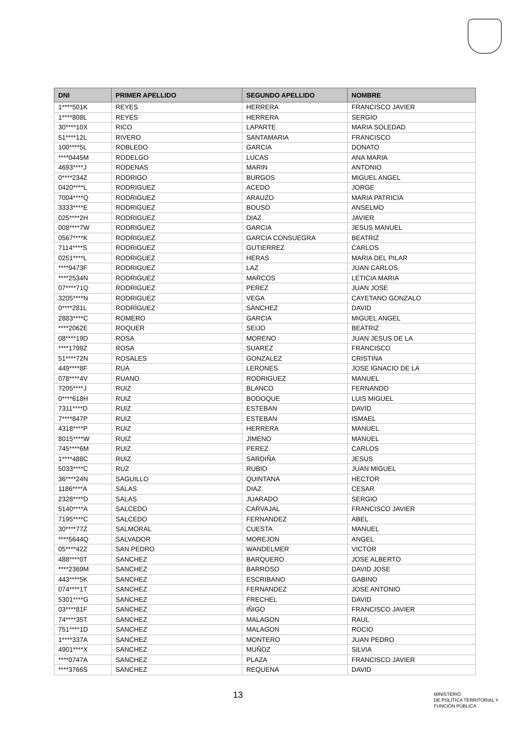| DNI | PRIMER APELLIDO | SEGUNDO APELLIDO | NOMBRE |
| --- | --- | --- | --- |
| 1****501K | REYES | HERRERA | FRANCISCO JAVIER |
| 1****808L | REYES | HERRERA | SERGIO |
| 30****10X | RICO | LAPARTE | MARIA SOLEDAD |
| 51****12L | RIVERO | SANTAMARIA | FRANCISCO |
| 100****5L | ROBLEDO | GARCIA | DONATO |
| ****0445M | RODELGO | LUCAS | ANA MARIA |
| 4693****J | RODENAS | MARIN | ANTONIO |
| 0****234Z | RODRIGO | BURGOS | MIGUEL ANGEL |
| 0420****L | RODRIGUEZ | ACEDO | JORGE |
| 7004****Q | RODRIGUEZ | ARAUZO | MARIA PATRICIA |
| 3333****E | RODRIGUEZ | BOUSO | ANSELMO |
| 025****2H | RODRIGUEZ | DIAZ | JAVIER |
| 008****7W | RODRIGUEZ | GARCIA | JESUS MANUEL |
| 0567****K | RODRIGUEZ | GARCIA CONSUEGRA | BEATRIZ |
| 7114****S | RODRIGUEZ | GUTIERREZ | CARLOS |
| 0251****L | RODRIGUEZ | HERAS | MARIA DEL PILAR |
| ****9473F | RODRIGUEZ | LAZ | JUAN CARLOS |
| ****2534N | RODRIGUEZ | MARCOS | LETICIA MARIA |
| 07****71Q | RODRIGUEZ | PEREZ | JUAN JOSE |
| 3205****N | RODRIGUEZ | VEGA | CAYETANO GONZALO |
| 0****281L | RODRÌGUEZ | SÀNCHEZ | DAVID |
| 2883****C | ROMERO | GARCIA | MIGUEL ANGEL |
| ****2062E | ROQUER | SEIJO | BEATRIZ |
| 08****19D | ROSA | MORENO | JUAN JESUS DE LA |
| ****1799Z | ROSA | SUAREZ | FRANCISCO |
| 51****72N | ROSALES | GONZALEZ | CRISTINA |
| 449****8F | RUA | LERONES | JOSE IGNACIO DE LA |
| 078****4V | RUANO | RODRIGUEZ | MANUEL |
| 7205****J | RUIZ | BLANCO | FERNANDO |
| 0****618H | RUIZ | BODOQUE | LUIS MIGUEL |
| 7311****D | RUIZ | ESTEBAN | DAVID |
| 7****847P | RUIZ | ESTEBAN | ISMAEL |
| 4318****P | RUIZ | HERRERA | MANUEL |
| 8015****W | RUIZ | JIMENO | MANUEL |
| 745****6M | RUIZ | PEREZ | CARLOS |
| 1****488C | RUIZ | SARDIÑA | JESUS |
| 5033****C | RUZ | RUBIO | JUAN MIGUEL |
| 36****24N | SAGUILLO | QUINTANA | HECTOR |
| 1186****A | SALAS | DIAZ | CESAR |
| 2328****D | SALAS | JUARADO | SERGIO |
| 5140****A | SALCEDO | CARVAJAL | FRANCISCO JAVIER |
| 7195****C | SALCEDO | FERNANDEZ | ABEL |
| 30****77Z | SALMORAL | CUESTA | MANUEL |
| ****5644Q | SALVADOR | MOREJON | ANGEL |
| 05****42Z | SAN PEDRO | WANDELMER | VICTOR |
| 488****0T | SANCHEZ | BARQUERO | JOSE ALBERTO |
| ****2369M | SANCHEZ | BARROSO | DAVID JOSE |
| 443****5K | SANCHEZ | ESCRIBANO | GABINO |
| 074****1T | SANCHEZ | FERNANDEZ | JOSE ANTONIO |
| 5301****G | SANCHEZ | FRECHEL | DAVID |
| 03****81F | SANCHEZ | IÑIGO | FRANCISCO JAVIER |
| 74****35T | SANCHEZ | MALAGON | RAUL |
| 751****1D | SANCHEZ | MALAGON | ROCIO |
| 1****337A | SANCHEZ | MONTERO | JUAN PEDRO |
| 4901****X | SANCHEZ | MUÑOZ | SILVIA |
| ****0747A | SANCHEZ | PLAZA | FRANCISCO JAVIER |
| ****3766S | SANCHEZ | REQUENA | DAVID |
13
MINISTERIO
DE POLÍTICA TERRITORIAL Y
FUNCIÓN PÚBLICA